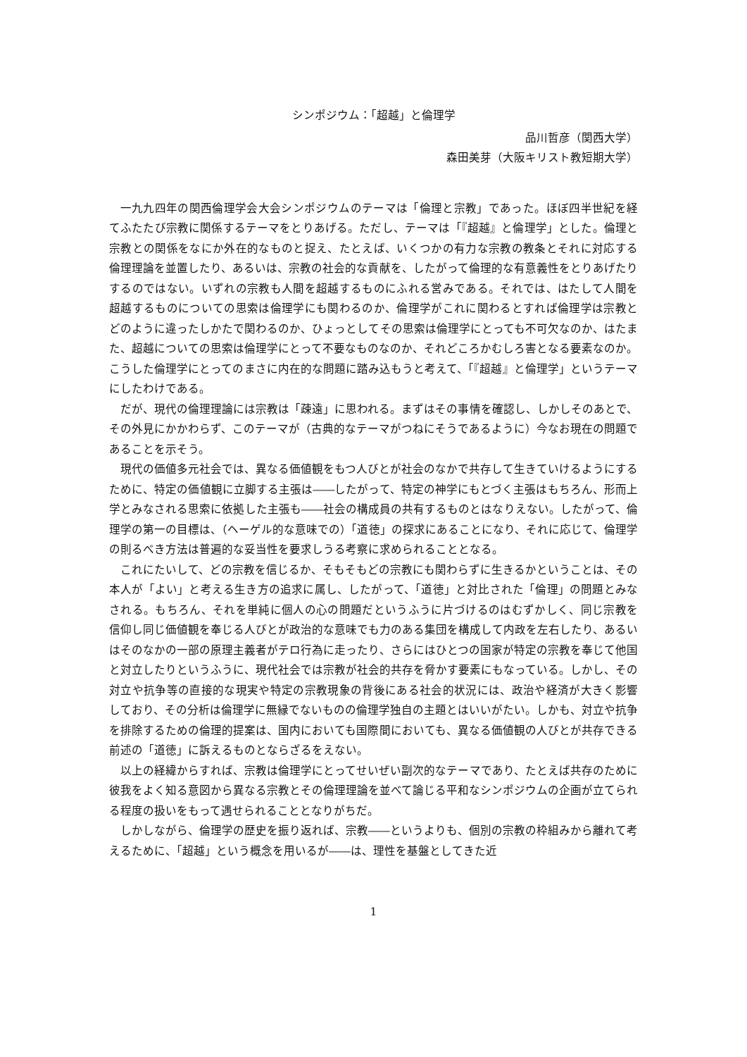シンポジウム：「超越」と倫理学
品川哲彦（関西大学）
森田美芽（大阪キリスト教短期大学）
一九九四年の関西倫理学会大会シンポジウムのテーマは「倫理と宗教」であった。ほぼ四半世紀を経てふたたび宗教に関係するテーマをとりあげる。ただし、テーマは「『超越』と倫理学」とした。倫理と宗教との関係をなにか外在的なものと捉え、たとえば、いくつかの有力な宗教の教条とそれに対応する倫理理論を並置したり、あるいは、宗教の社会的な貢献を、したがって倫理的な有意義性をとりあげたりするのではない。いずれの宗教も人間を超越するものにふれる営みである。それでは、はたして人間を超越するものについての思索は倫理学にも関わるのか、倫理学がこれに関わるとすれば倫理学は宗教とどのように違ったしかたで関わるのか、ひょっとしてその思索は倫理学にとっても不可欠なのか、はたまた、超越についての思索は倫理学にとって不要なものなのか、それどころかむしろ害となる要素なのか。こうした倫理学にとってのまさに内在的な問題に踏み込もうと考えて、「『超越』と倫理学」というテーマにしたわけである。
だが、現代の倫理理論には宗教は「疎遠」に思われる。まずはその事情を確認し、しかしそのあとで、その外見にかかわらず、このテーマが（古典的なテーマがつねにそうであるように）今なお現在の問題であることを示そう。
現代の価値多元社会では、異なる価値観をもつ人びとが社会のなかで共存して生きていけるようにするために、特定の価値観に立脚する主張は――したがって、特定の神学にもとづく主張はもちろん、形而上学とみなされる思索に依拠した主張も――社会の構成員の共有するものとはなりえない。したがって、倫理学の第一の目標は、（ヘーゲル的な意味での）「道徳」の探求にあることになり、それに応じて、倫理学の則るべき方法は普遍的な妥当性を要求しうる考察に求められることとなる。
これにたいして、どの宗教を信じるか、そもそもどの宗教にも関わらずに生きるかということは、その本人が「よい」と考える生き方の追求に属し、したがって、「道徳」と対比された「倫理」の問題とみなされる。もちろん、それを単純に個人の心の問題だというふうに片づけるのはむずかしく、同じ宗教を信仰し同じ価値観を奉じる人びとが政治的な意味でも力のある集団を構成して内政を左右したり、あるいはそのなかの一部の原理主義者がテロ行為に走ったり、さらにはひとつの国家が特定の宗教を奉じて他国と対立したりというふうに、現代社会では宗教が社会的共存を脅かす要素にもなっている。しかし、その対立や抗争等の直接的な現実や特定の宗教現象の背後にある社会的状況には、政治や経済が大きく影響しており、その分析は倫理学に無縁でないものの倫理学独自の主題とはいいがたい。しかも、対立や抗争を排除するための倫理的提案は、国内においても国際間においても、異なる価値観の人びとが共存できる前述の「道徳」に訴えるものとならざるをえない。
以上の経緯からすれば、宗教は倫理学にとってせいぜい副次的なテーマであり、たとえば共存のために彼我をよく知る意図から異なる宗教とその倫理理論を並べて論じる平和なシンポジウムの企画が立てられる程度の扱いをもって遇せられることとなりがちだ。
しかしながら、倫理学の歴史を振り返れば、宗教――というよりも、個別の宗教の枠組みから離れて考えるために、「超越」という概念を用いるが――は、理性を基盤としてきた近
1